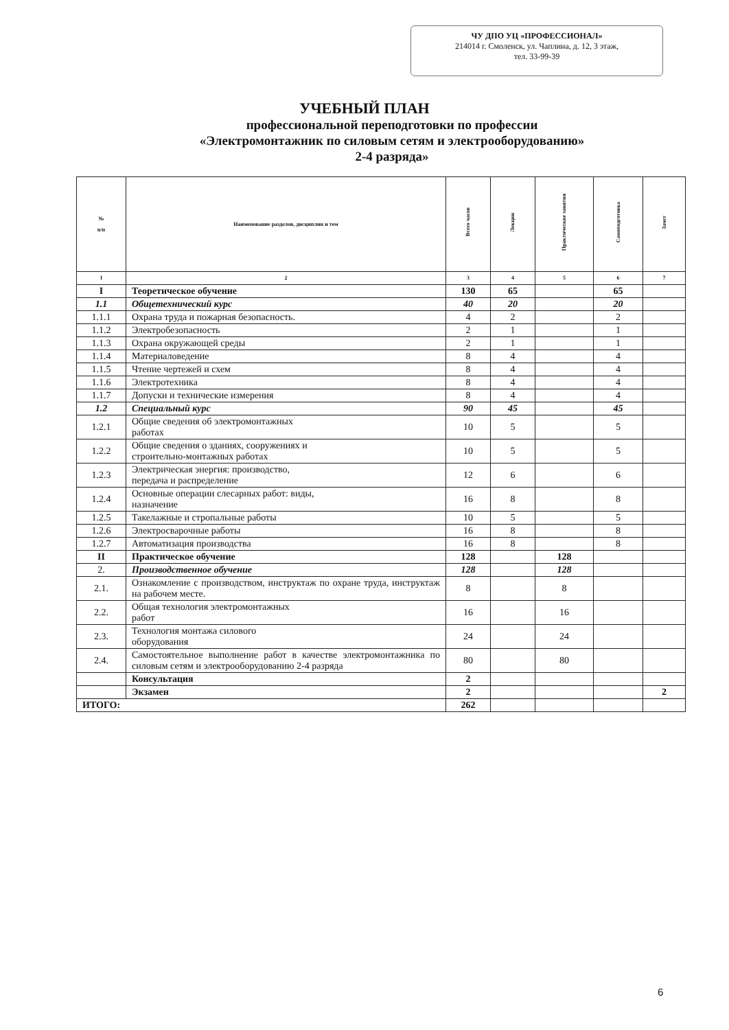ЧУ ДПО УЦ «ПРОФЕССИОНАЛ»
214014 г. Смоленск, ул. Чаплина, д. 12, 3 этаж,
тел. 33-99-39
УЧЕБНЫЙ ПЛАН
профессиональной переподготовки по профессии
«Электромонтажник по силовым сетям и электрооборудованию»
2-4 разряда»
| № п/п | Наименование разделов, дисциплин и тем | Всего часов | Лекции | Практические занятия | Самоподготовка | Зачет |
| --- | --- | --- | --- | --- | --- | --- |
| 1 | 2 | 3 | 4 | 5 | 6 | 7 |
| I | Теоретическое обучение | 130 | 65 | | 65 | |
| 1.1 | Общетехнический курс | 40 | 20 | | 20 | |
| 1.1.1 | Охрана труда и пожарная безопасность. | 4 | 2 | | 2 | |
| 1.1.2 | Электробезопасность | 2 | 1 | | 1 | |
| 1.1.3 | Охрана окружающей среды | 2 | 1 | | 1 | |
| 1.1.4 | Материаловедение | 8 | 4 | | 4 | |
| 1.1.5 | Чтение чертежей и схем | 8 | 4 | | 4 | |
| 1.1.6 | Электротехника | 8 | 4 | | 4 | |
| 1.1.7 | Допуски и технические измерения | 8 | 4 | | 4 | |
| 1.2 | Специальный курс | 90 | 45 | | 45 | |
| 1.2.1 | Общие сведения об электромонтажных работах | 10 | 5 | | 5 | |
| 1.2.2 | Общие сведения о зданиях, сооружениях и строительно-монтажных работах | 10 | 5 | | 5 | |
| 1.2.3 | Электрическая энергия: производство, передача и распределение | 12 | 6 | | 6 | |
| 1.2.4 | Основные операции слесарных работ: виды, назначение | 16 | 8 | | 8 | |
| 1.2.5 | Такелажные и стропальные работы | 10 | 5 | | 5 | |
| 1.2.6 | Электросварочные работы | 16 | 8 | | 8 | |
| 1.2.7 | Автоматизация производства | 16 | 8 | | 8 | |
| II | Практическое обучение | 128 | | 128 | | |
| 2. | Производственное обучение | 128 | | 128 | | |
| 2.1. | Ознакомление с производством, инструктаж по охране труда, инструктаж на рабочем месте. | 8 | | 8 | | |
| 2.2. | Общая технология электромонтажных работ | 16 | | 16 | | |
| 2.3. | Технология монтажа силового оборудования | 24 | | 24 | | |
| 2.4. | Самостоятельное выполнение работ в качестве электромонтажника по силовым сетям и электрооборудованию 2-4 разряда | 80 | | 80 | | |
| | Консультация | 2 | | | | |
| | Экзамен | 2 | | | | 2 |
| ИТОГО: | | 262 | | | | |
6